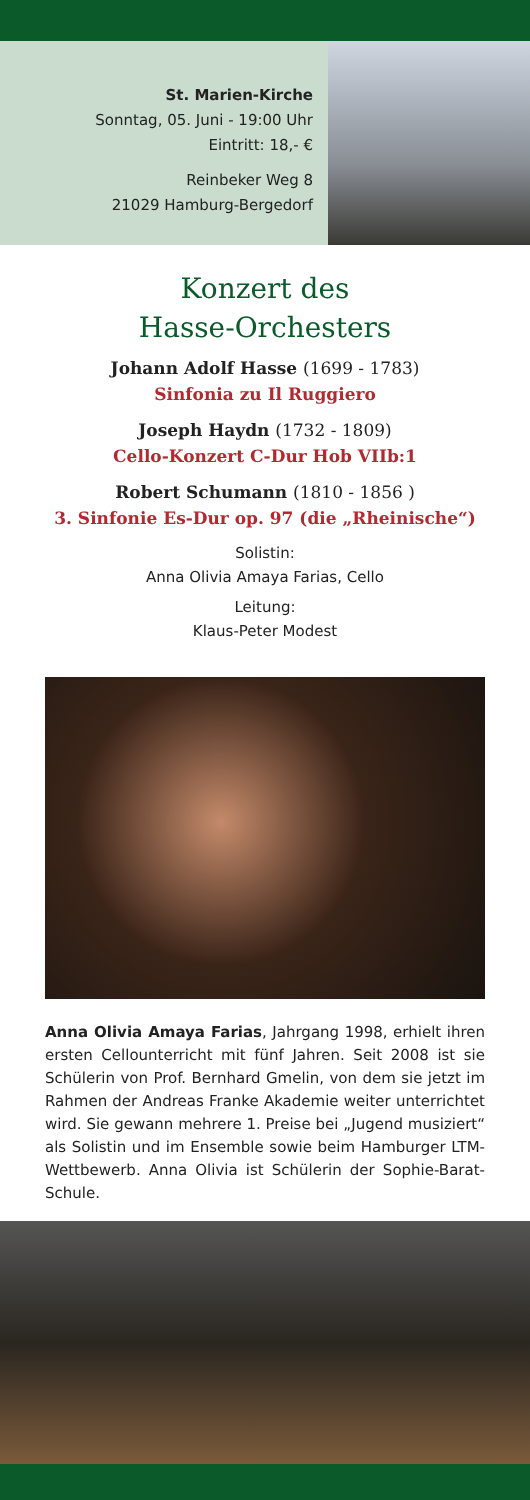St. Marien-Kirche
Sonntag, 05. Juni - 19:00 Uhr
Eintritt: 18,- €
Reinbeker Weg 8
21029 Hamburg-Bergedorf
Konzert des
Hasse-Orchesters
Johann Adolf Hasse (1699 - 1783)
Sinfonia zu Il Ruggiero
Joseph Haydn (1732 - 1809)
Cello-Konzert C-Dur Hob VIIb:1
Robert Schumann (1810 - 1856 )
3. Sinfonie Es-Dur op. 97 (die „Rheinische“)
Solistin:
Anna Olivia Amaya Farias, Cello
Leitung:
Klaus-Peter Modest
Anna Olivia Amaya Farias, Jahrgang 1998, erhielt ihren ersten Cellounterricht mit fünf Jahren. Seit 2008 ist sie Schülerin von Prof. Bernhard Gmelin, von dem sie jetzt im Rahmen der Andreas Franke Akademie weiter unterrichtet wird. Sie gewann mehrere 1. Preise bei „Jugend musiziert“ als Solistin und im Ensemble sowie beim Hamburger LTM-Wettbewerb. Anna Olivia ist Schülerin der Sophie-Barat-Schule.